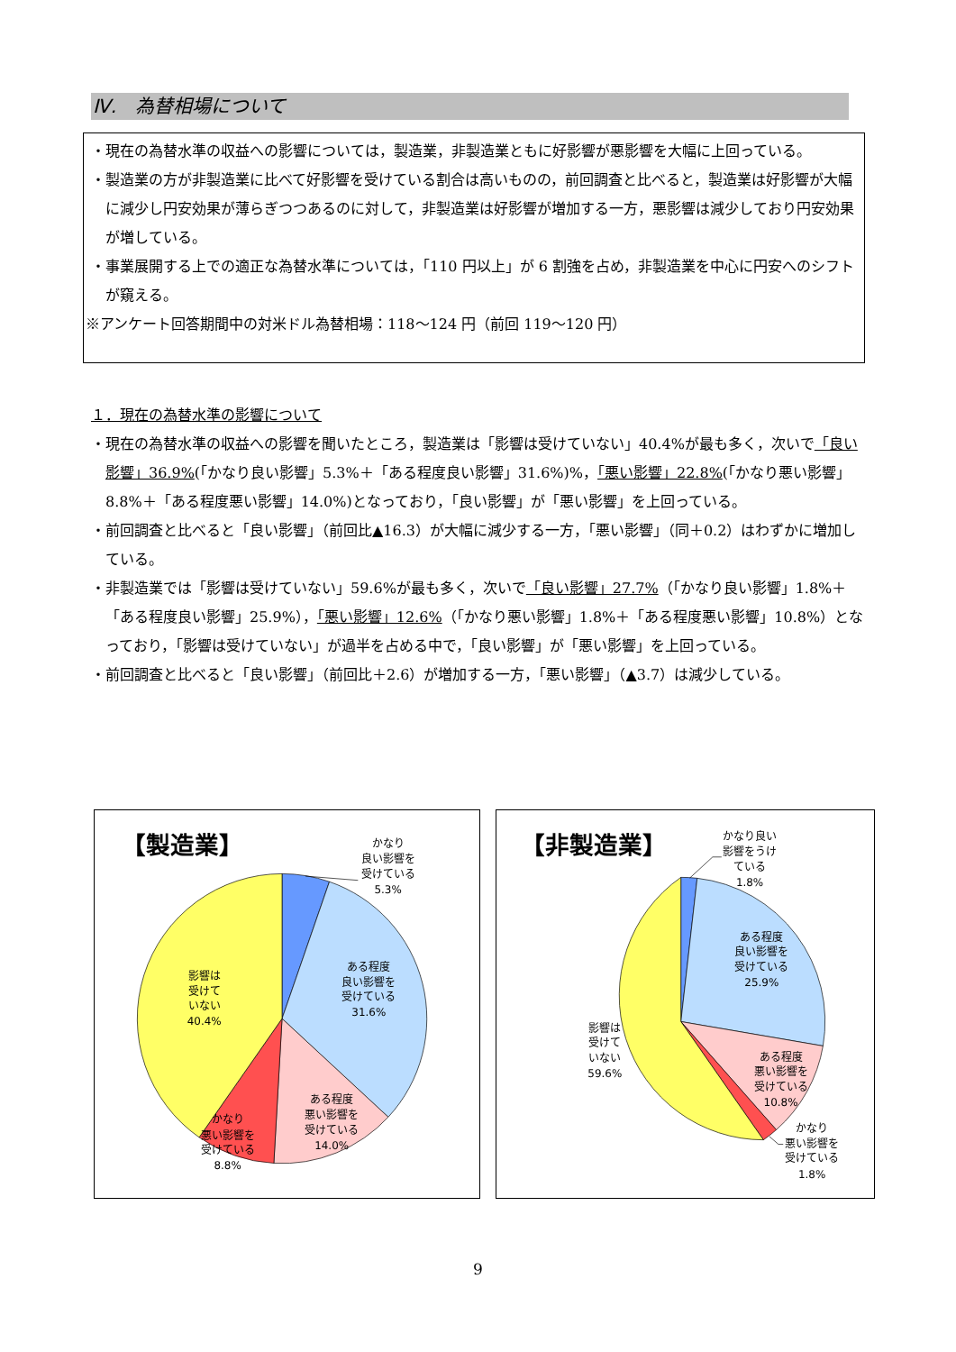Ⅳ.　為替相場について
・現在の為替水準の収益への影響については，製造業，非製造業ともに好影響が悪影響を大幅に上回っている。
・製造業の方が非製造業に比べて好影響を受けている割合は高いものの，前回調査と比べると，製造業は好影響が大幅に減少し円安効果が薄らぎつつあるのに対して，非製造業は好影響が増加する一方，悪影響は減少しており円安効果が増している。
・事業展開する上での適正な為替水準については，「110 円以上」が 6 割強を占め，非製造業を中心に円安へのシフトが窺える。
※アンケート回答期間中の対米ドル為替相場：118～124 円（前回 119～120 円）
１．現在の為替水準の影響について
・現在の為替水準の収益への影響を聞いたところ，製造業は「影響は受けていない」40.4%が最も多く，次いで「良い影響」36.9%(「かなり良い影響」5.3%＋「ある程度良い影響」31.6%)%，「悪い影響」22.8%(「かなり悪い影響」8.8%＋「ある程度悪い影響」14.0%)となっており，「良い影響」が「悪い影響」を上回っている。
・前回調査と比べると「良い影響」（前回比▲16.3）が大幅に減少する一方，「悪い影響」（同＋0.2）はわずかに増加している。
・非製造業では「影響は受けていない」59.6%が最も多く，次いで「良い影響」27.7%（「かなり良い影響」1.8%＋「ある程度良い影響」25.9%），「悪い影響」12.6%（「かなり悪い影響」1.8%＋「ある程度悪い影響」10.8%）となっており，「影響は受けていない」が過半を占める中で，「良い影響」が「悪い影響」を上回っている。
・前回調査と比べると「良い影響」（前回比＋2.6）が増加する一方，「悪い影響」（▲3.7）は減少している。
【製造業】
かなり
良い影響を
受けている
5.3%
ある程度
良い影響を
受けている
31.6%
影響は
受けて
いない
40.4%
ある程度
悪い影響を
受けている
14.0%
かなり
悪い影響を
受けている
8.8%
【非製造業】
かなり良い
影響をうけ
ている
1.8%
ある程度
良い影響を
受けている
25.9%
影響は
受けて
いない
59.6%
ある程度
悪い影響を
受けている
10.8%
かなり
悪い影響を
受けている
1.8%
9